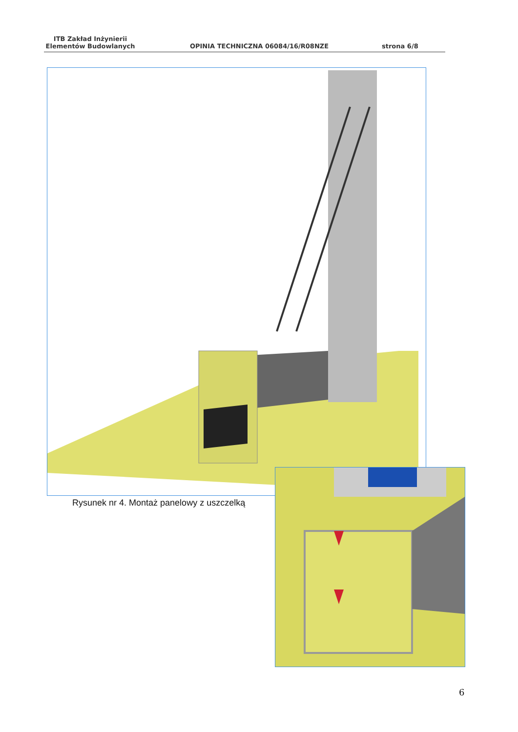ITB Zakład Inżynierii Elementów Budowlanych
OPINIA TECHNICZNA 06084/16/R08NZE
strona 6/8
Rysunek nr 4. Montaż panelowy z uszczelką
6